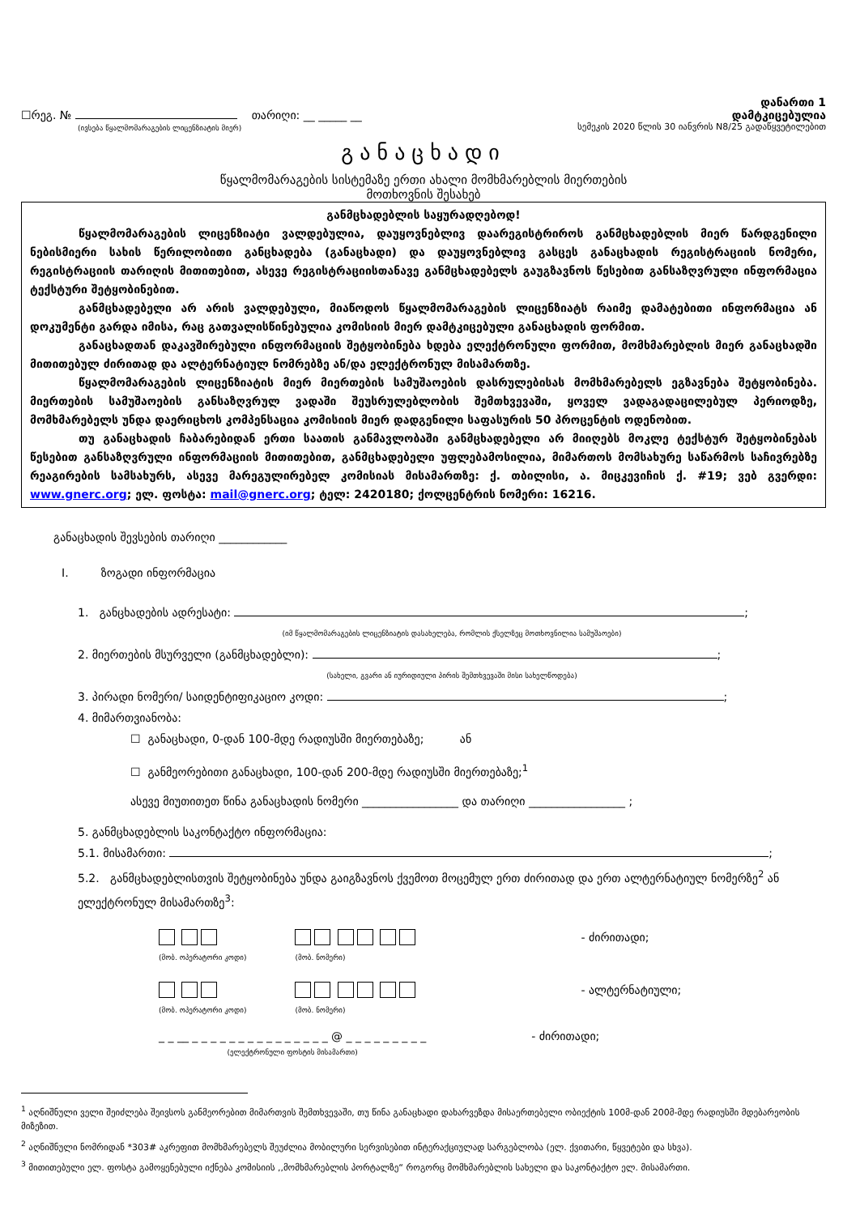დანართი 1
☐რეგ. № თარიღი: __ _____ __
დამტკიცებულია
(ივსება წყალმომარაგების ლიცენზიატის მიერ)
სემეკის 2020 წლის 30 იანვრის N8/25 გადაწყვეტილებით
განაცხადი
წყალმომარაგების სისტემაზე ერთი ახალი მომხმარებლის მიერთების
მოთხოვნის შესახებ
განმცხადებლის საყურადღებოდ!
წყალმომარაგების ლიცენზიატი ვალდებულია, დაუყოვნებლივ დაარეგისტრიროს განმცხადებლის მიერ წარდგენილი ნებისმიერი სახის წერილობითი განცხადება (განაცხადი) და დაუყოვნებლივ გასცეს განაცხადის რეგისტრაციის ნომერი, რეგისტრაციის თარიღის მითითებით, ასევე რეგისტრაციისთანავე განმცხადებელს გაუგზავნოს წესებით განსაზღვრული ინფორმაცია ტექსტური შეტყობინებით.
განმცხადებელი არ არის ვალდებული, მიაწოდოს წყალმომარაგების ლიცენზიატს რაიმე დამატებითი ინფორმაცია ან დოკუმენტი გარდა იმისა, რაც გათვალისწინებულია კომისიის მიერ დამტკიცებული განაცხადის ფორმით.
განაცხადთან დაკავშირებული ინფორმაციის შეტყობინება ხდება ელექტრონული ფორმით, მომხმარებლის მიერ განაცხადში მითითებულ ძირითად და ალტერნატიულ ნომრებზე ან/და ელექტრონულ მისამართზე.
წყალმომარაგების ლიცენზიატის მიერ მიერთების სამუშაოების დასრულებისას მომხმარებელს ეგზავნება შეტყობინება. მიერთების სამუშაოების განსაზღვრულ ვადაში შეუსრულებლობის შემთხვევაში, ყოველ ვადაგადაცილებულ პერიოდზე, მომხმარებელს უნდა დაერიცხოს კომპენსაცია კომისიის მიერ დადგენილი საფასურის 50 პროცენტის ოდენობით.
თუ განაცხადის ჩაბარებიდან ერთი საათის განმავლობაში განმცხადებელი არ მიიღებს მოკლე ტექსტურ შეტყობინებას წესებით განსაზღვრული ინფორმაციის მითითებით, განმცხადებელი უფლებამოსილია, მიმართოს მომსახურე საწარმოს საჩივრებზე რეაგირების სამსახურს, ასევე მარეგულირებელ კომისიას მისამართზე: ქ. თბილისი, ა. მიცკევიჩის ქ. #19; ვებ გვერდი: www.gnerc.org; ელ. ფოსტა: mail@gnerc.org; ტელ: 2420180; ქოლცენტრის ნომერი: 16216.
განაცხადის შევსების თარიღი ____________
I. ზოგადი ინფორმაცია
1. განცხადების ადრესატი: ;
(იმ წყალმომარაგების ლიცენზიატის დასახელება, რომლის ქსელზეც მოთხოვნილია სამუშაოები)
2. მიერთების მსურველი (განმცხადებლი): ;
(სახელი, გვარი ან იურიდიული პირის შემთხვევაში მისი სახელწოდება)
3. პირადი ნომერი/ საიდენტიფიკაციო კოდი: ;
4. მიმართვიანობა:
☐ განაცხადი, 0-დან 100-მდე რადიუსში მიერთებაზე; ან
☐ განმეორებითი განაცხადი, 100-დან 200-მდე რადიუსში მიერთებაზე;<sup>1</sup>
ასევე მიუთითეთ წინა განაცხადის ნომერი _________________ და თარიღი _________________ ;
5. განმცხადებლის საკონტაქტო ინფორმაცია:
5.1. მისამართი: ;
5.2. განმცხადებლისთვის შეტყობინება უნდა გაიგზავნოს ქვემოთ მოცემულ ერთ ძირითად და ერთ ალტერნატიულ ნომერზე<sup>2</sup> ან ელექტრონულ მისამართზე<sup>3</sup>:
(მობ. ოპერატორი კოდი) (მობ. ნომერი)
- ძირითადი;
(მობ. ოპერატორი კოდი) (მობ. ნომერი)
- ალტერნატიული;
_ _ __ _ _ _ _ _ _ _ _ _ _ _ _ _ _ _ @ _ _ _ _ _ _ _ _ _
(ელექტრონული ფოსტის მისამართი)
- ძირითადი;
<sup>1</sup> აღნიშნული ველი შეიძლება შეივსოს განმეორებით მიმართვის შემთხვევაში, თუ წინა განაცხადი დახარვეზდა მისაერთებელი ობიექტის 100მ-დან 200მ-მდე რადიუსში მდებარეობის მიზეზით.
<sup>2</sup> აღნიშნული ნომრიდან *303# აკრეფით მომხმარებელს შეუძლია მობილური სერვისებით ინტერაქციულად სარგებლობა (ელ. ქვითარი, წყვეტები და სხვა).
<sup>3</sup> მითითებული ელ. ფოსტა გამოყენებული იქნება კომისიის ,,მომხმარებლის პორტალზე“ როგორც მომხმარებლის სახელი და საკონტაქტო ელ. მისამართი.